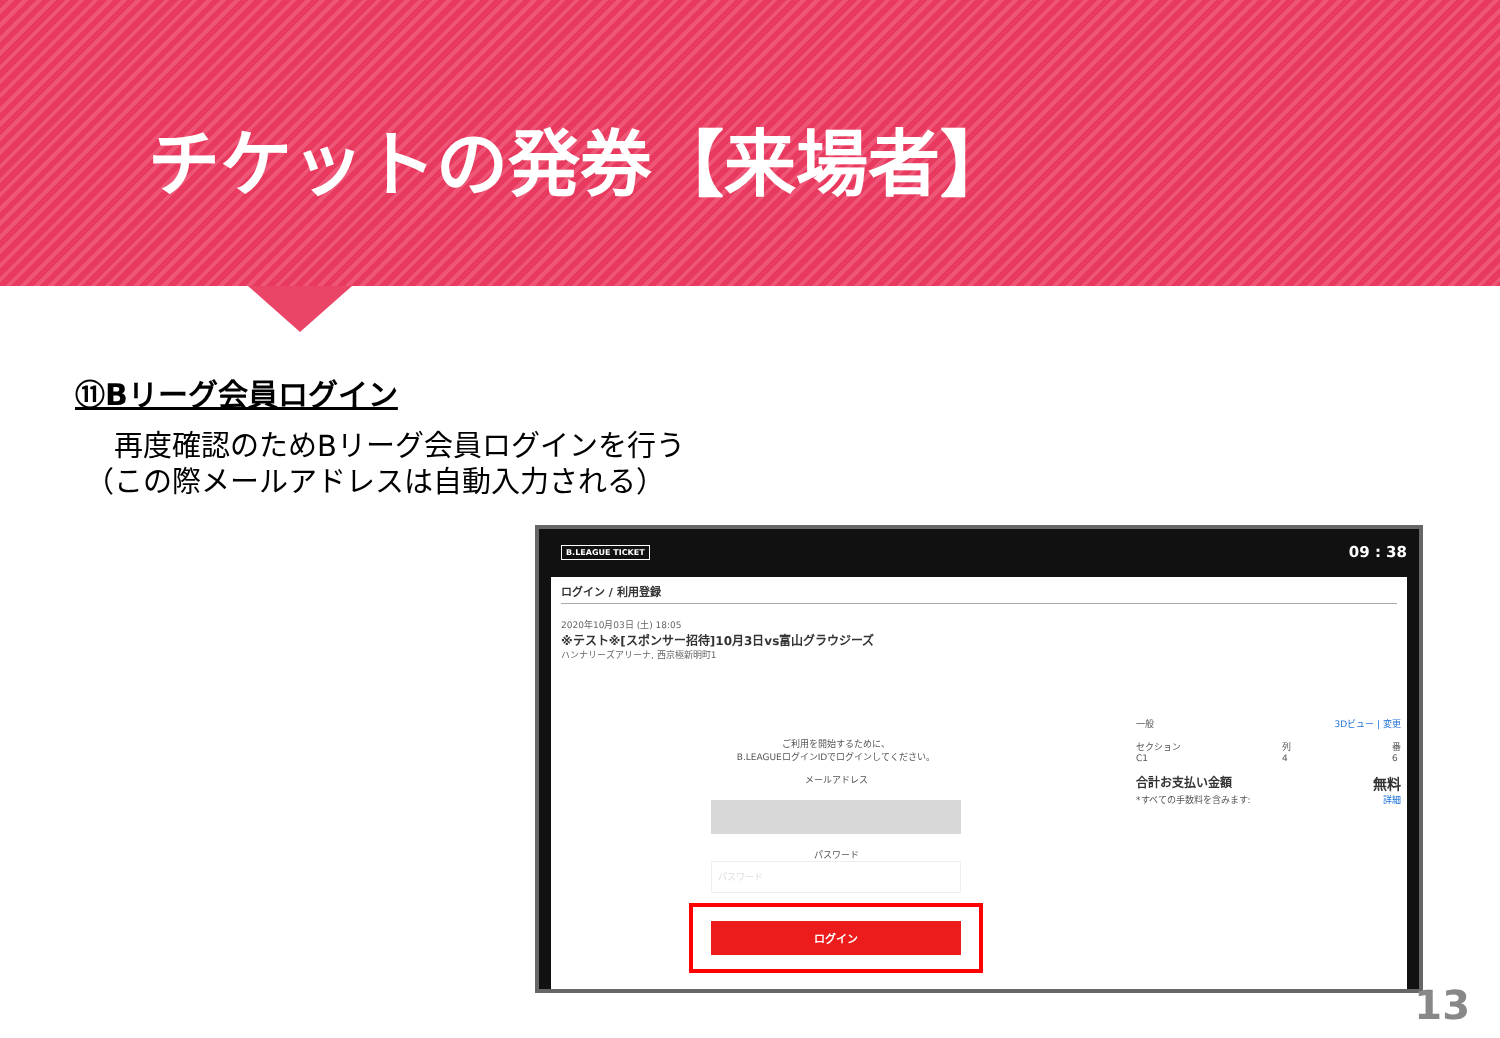チケットの発券【来場者】
⑪Bリーグ会員ログイン
　再度確認のためBリーグ会員ログインを行う
（この際メールアドレスは自動入力される）
B.LEAGUE TICKET 09 : 38
ログイン / 利用登録
2020年10月03日 (土) 18:05
※テスト※[スポンサー招待]10月3日vs富山グラウジーズ
ハンナリーズアリーナ, 西京極新明町1
ご利用を開始するために、
B.LEAGUEログインIDでログインしてください。
メールアドレス
パスワード
パスワード
ログイン
一般 3Dビュー | 変更
セクション
C1 列
4 番
6
合計お支払い金額 無料
*すべての手数料を含みます: 詳細
13